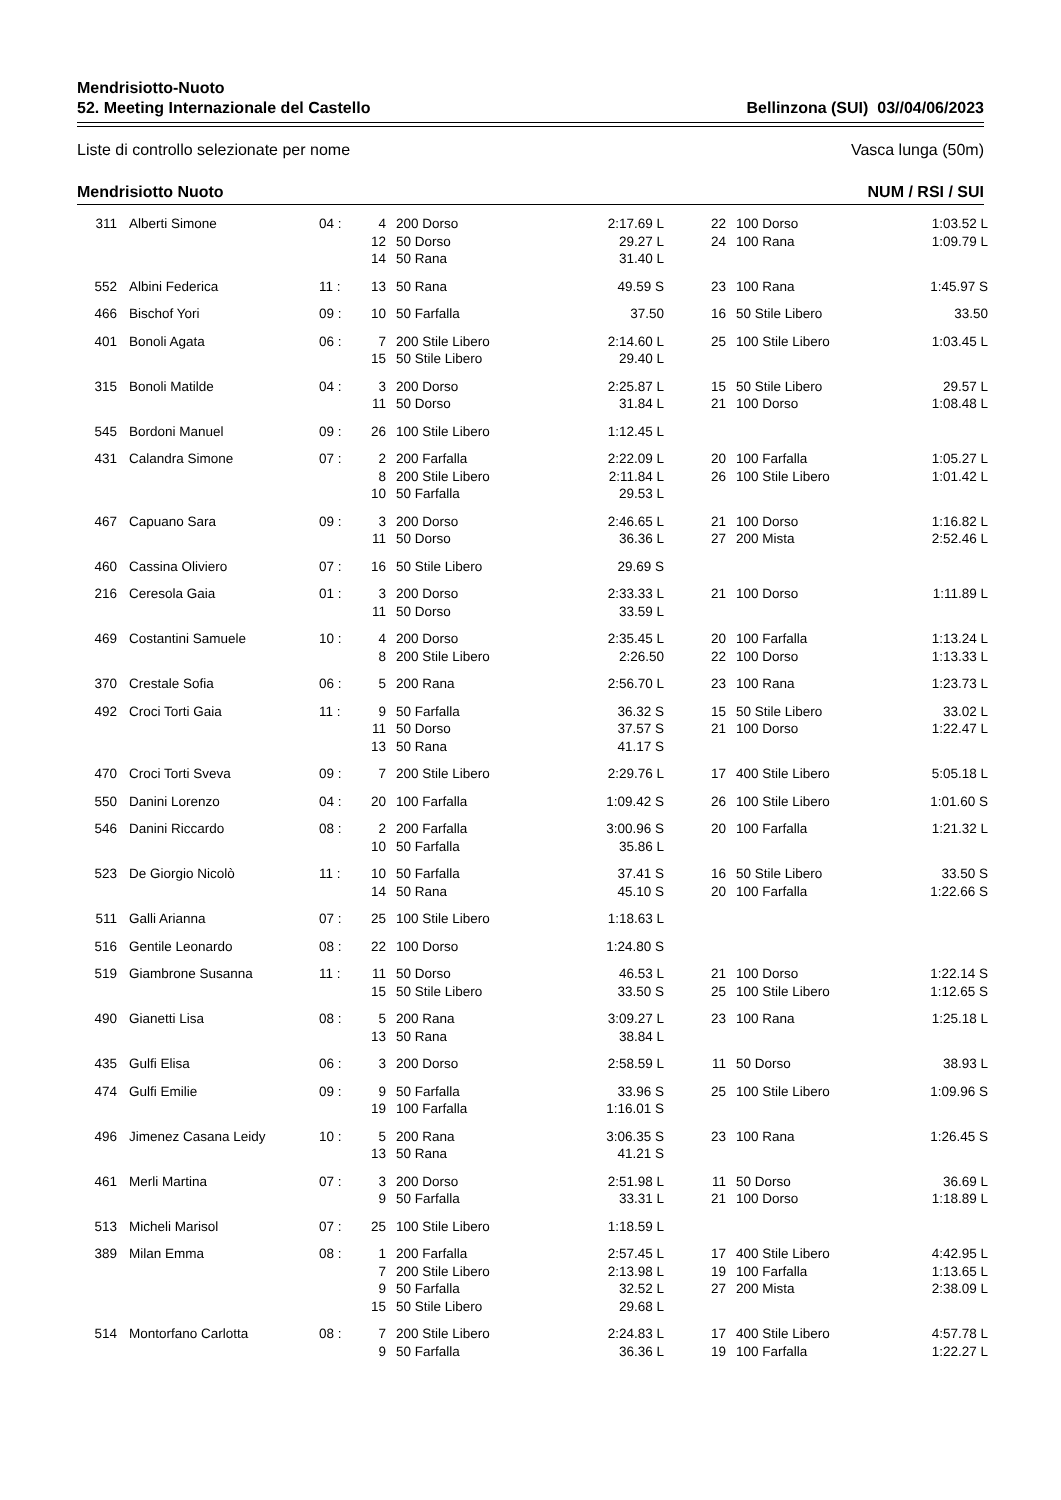Mendrisiotto-Nuoto
52. Meeting Internazionale del Castello Bellinzona (SUI) 03//04/06/2023
Liste di controllo selezionate per nome Vasca lunga (50m)
Mendrisiotto Nuoto NUM / RSI / SUI
| 311 | Alberti Simone | 04 : | 4 | 200 Dorso | 2:17.69 L | 22 | 100 Dorso | 1:03.52 L |
| | | | 12 | 50 Dorso | 29.27 L | 24 | 100 Rana | 1:09.79 L |
| | | | 14 | 50 Rana | 31.40 L | | | |
| 552 | Albini Federica | 11 : | 13 | 50 Rana | 49.59 S | 23 | 100 Rana | 1:45.97 S |
| 466 | Bischof Yori | 09 : | 10 | 50 Farfalla | 37.50 | 16 | 50 Stile Libero | 33.50 |
| 401 | Bonoli Agata | 06 : | 7 | 200 Stile Libero | 2:14.60 L | 25 | 100 Stile Libero | 1:03.45 L |
| | | | 15 | 50 Stile Libero | 29.40 L | | | |
| 315 | Bonoli Matilde | 04 : | 3 | 200 Dorso | 2:25.87 L | 15 | 50 Stile Libero | 29.57 L |
| | | | 11 | 50 Dorso | 31.84 L | 21 | 100 Dorso | 1:08.48 L |
| 545 | Bordoni Manuel | 09 : | 26 | 100 Stile Libero | 1:12.45 L | | | |
| 431 | Calandra Simone | 07 : | 2 | 200 Farfalla | 2:22.09 L | 20 | 100 Farfalla | 1:05.27 L |
| | | | 8 | 200 Stile Libero | 2:11.84 L | 26 | 100 Stile Libero | 1:01.42 L |
| | | | 10 | 50 Farfalla | 29.53 L | | | |
| 467 | Capuano Sara | 09 : | 3 | 200 Dorso | 2:46.65 L | 21 | 100 Dorso | 1:16.82 L |
| | | | 11 | 50 Dorso | 36.36 L | 27 | 200 Mista | 2:52.46 L |
| 460 | Cassina Oliviero | 07 : | 16 | 50 Stile Libero | 29.69 S | | | |
| 216 | Ceresola Gaia | 01 : | 3 | 200 Dorso | 2:33.33 L | 21 | 100 Dorso | 1:11.89 L |
| | | | 11 | 50 Dorso | 33.59 L | | | |
| 469 | Costantini Samuele | 10 : | 4 | 200 Dorso | 2:35.45 L | 20 | 100 Farfalla | 1:13.24 L |
| | | | 8 | 200 Stile Libero | 2:26.50 | 22 | 100 Dorso | 1:13.33 L |
| 370 | Crestale Sofia | 06 : | 5 | 200 Rana | 2:56.70 L | 23 | 100 Rana | 1:23.73 L |
| 492 | Croci Torti Gaia | 11 : | 9 | 50 Farfalla | 36.32 S | 15 | 50 Stile Libero | 33.02 L |
| | | | 11 | 50 Dorso | 37.57 S | 21 | 100 Dorso | 1:22.47 L |
| | | | 13 | 50 Rana | 41.17 S | | | |
| 470 | Croci Torti Sveva | 09 : | 7 | 200 Stile Libero | 2:29.76 L | 17 | 400 Stile Libero | 5:05.18 L |
| 550 | Danini Lorenzo | 04 : | 20 | 100 Farfalla | 1:09.42 S | 26 | 100 Stile Libero | 1:01.60 S |
| 546 | Danini Riccardo | 08 : | 2 | 200 Farfalla | 3:00.96 S | 20 | 100 Farfalla | 1:21.32 L |
| | | | 10 | 50 Farfalla | 35.86 L | | | |
| 523 | De Giorgio Nicolò | 11 : | 10 | 50 Farfalla | 37.41 S | 16 | 50 Stile Libero | 33.50 S |
| | | | 14 | 50 Rana | 45.10 S | 20 | 100 Farfalla | 1:22.66 S |
| 511 | Galli Arianna | 07 : | 25 | 100 Stile Libero | 1:18.63 L | | | |
| 516 | Gentile Leonardo | 08 : | 22 | 100 Dorso | 1:24.80 S | | | |
| 519 | Giambrone Susanna | 11 : | 11 | 50 Dorso | 46.53 L | 21 | 100 Dorso | 1:22.14 S |
| | | | 15 | 50 Stile Libero | 33.50 S | 25 | 100 Stile Libero | 1:12.65 S |
| 490 | Gianetti Lisa | 08 : | 5 | 200 Rana | 3:09.27 L | 23 | 100 Rana | 1:25.18 L |
| | | | 13 | 50 Rana | 38.84 L | | | |
| 435 | Gulfi Elisa | 06 : | 3 | 200 Dorso | 2:58.59 L | 11 | 50 Dorso | 38.93 L |
| 474 | Gulfi Emilie | 09 : | 9 | 50 Farfalla | 33.96 S | 25 | 100 Stile Libero | 1:09.96 S |
| | | | 19 | 100 Farfalla | 1:16.01 S | | | |
| 496 | Jimenez Casana Leidy | 10 : | 5 | 200 Rana | 3:06.35 S | 23 | 100 Rana | 1:26.45 S |
| | | | 13 | 50 Rana | 41.21 S | | | |
| 461 | Merli Martina | 07 : | 3 | 200 Dorso | 2:51.98 L | 11 | 50 Dorso | 36.69 L |
| | | | 9 | 50 Farfalla | 33.31 L | 21 | 100 Dorso | 1:18.89 L |
| 513 | Micheli Marisol | 07 : | 25 | 100 Stile Libero | 1:18.59 L | | | |
| 389 | Milan Emma | 08 : | 1 | 200 Farfalla | 2:57.45 L | 17 | 400 Stile Libero | 4:42.95 L |
| | | | 7 | 200 Stile Libero | 2:13.98 L | 19 | 100 Farfalla | 1:13.65 L |
| | | | 9 | 50 Farfalla | 32.52 L | 27 | 200 Mista | 2:38.09 L |
| | | | 15 | 50 Stile Libero | 29.68 L | | | |
| 514 | Montorfano Carlotta | 08 : | 7 | 200 Stile Libero | 2:24.83 L | 17 | 400 Stile Libero | 4:57.78 L |
| | | | 9 | 50 Farfalla | 36.36 L | 19 | 100 Farfalla | 1:22.27 L |